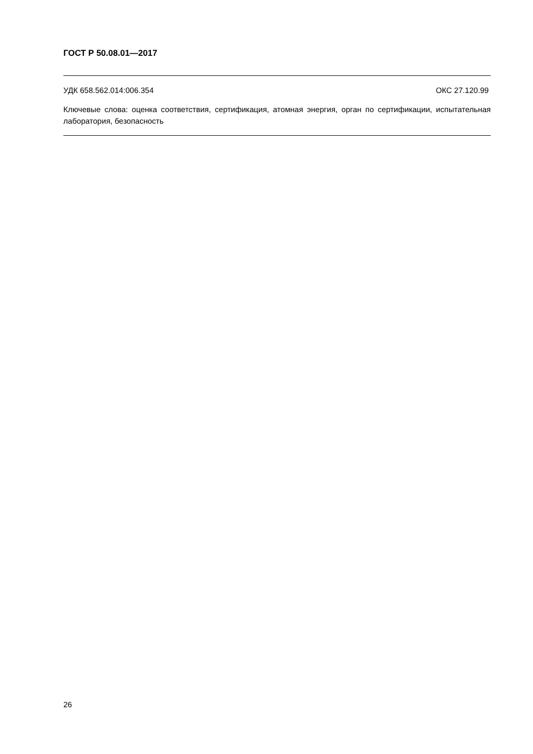ГОСТ Р 50.08.01—2017
УДК 658.562.014:006.354 ОКС 27.120.99
Ключевые слова: оценка соответствия, сертификация, атомная энергия, орган по сертификации, испытательная лаборатория, безопасность
26